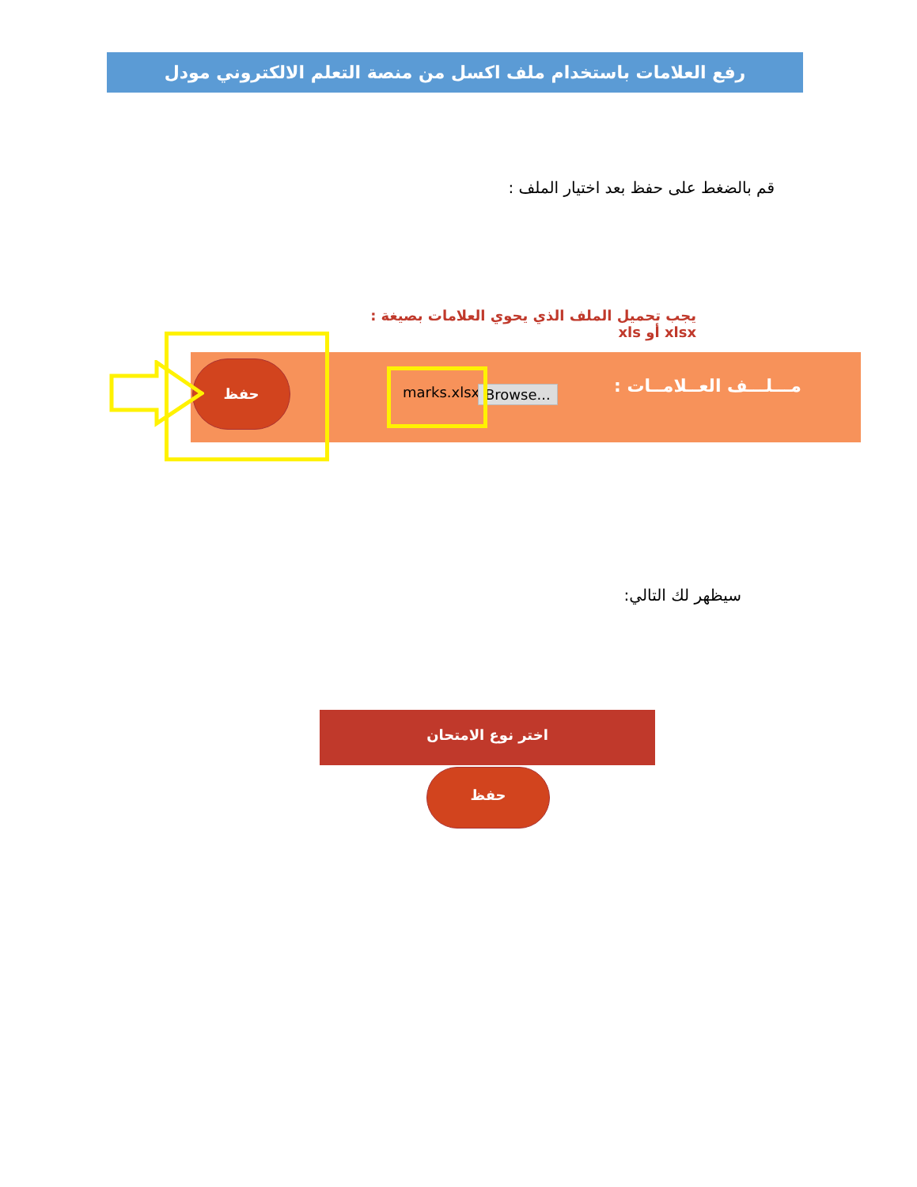رفع العلامات باستخدام ملف اكسل من منصة التعلم الالكتروني مودل
قم بالضغط على حفظ بعد اختيار الملف :
يجب تحميل الملف الذي يحوي العلامات بصيغة : xlsx أو xls
مـــلـــف العــلامــات : marks.xlsx Browse... حفظ
سيظهر لك التالي:
اختر نوع الامتحان
حفظ